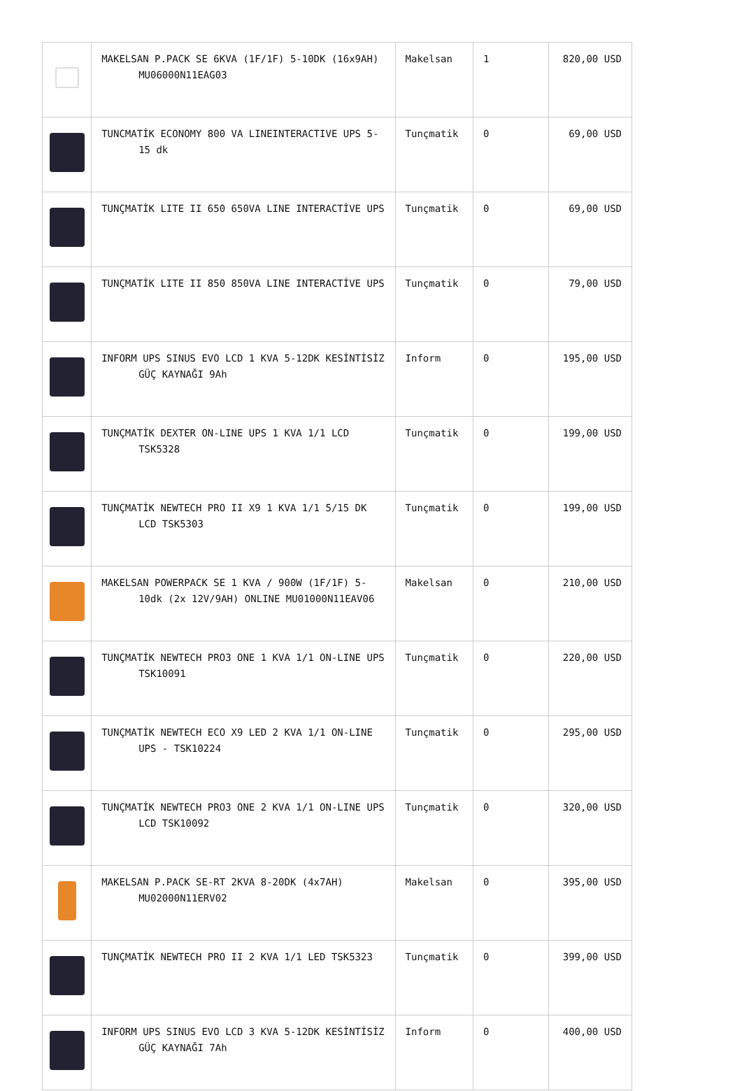| | MAKELSAN P.PACK SE 6KVA (1F/1F) 5-10DK (16x9AH) MU06000N11EAG03 | Makelsan | 1 | 820,00 USD |
| | TUNCMATİK ECONOMY 800 VA LINEINTERACTIVE UPS 5-15 dk | Tunçmatik | 0 | 69,00 USD |
| | TUNÇMATİK LITE II 650 650VA LINE INTERACTİVE UPS | Tunçmatik | 0 | 69,00 USD |
| | TUNÇMATİK LITE II 850 850VA LINE INTERACTİVE UPS | Tunçmatik | 0 | 79,00 USD |
| | INFORM UPS SINUS EVO LCD 1 KVA 5-12DK KESİNTİSİZ GÜÇ KAYNAĞI 9Ah | Inform | 0 | 195,00 USD |
| | TUNÇMATİK DEXTER ON-LINE UPS 1 KVA 1/1 LCD TSK5328 | Tunçmatik | 0 | 199,00 USD |
| | TUNÇMATİK NEWTECH PRO II X9 1 KVA 1/1 5/15 DK LCD TSK5303 | Tunçmatik | 0 | 199,00 USD |
| | MAKELSAN POWERPACK SE 1 KVA / 900W (1F/1F) 5-10dk (2x 12V/9AH) ONLINE MU01000N11EAV06 | Makelsan | 0 | 210,00 USD |
| | TUNÇMATİK NEWTECH PRO3 ONE 1 KVA 1/1 ON-LINE UPS TSK10091 | Tunçmatik | 0 | 220,00 USD |
| | TUNÇMATİK NEWTECH ECO X9 LED 2 KVA 1/1 ON-LINE UPS - TSK10224 | Tunçmatik | 0 | 295,00 USD |
| | TUNÇMATİK NEWTECH PRO3 ONE 2 KVA 1/1 ON-LINE UPS LCD TSK10092 | Tunçmatik | 0 | 320,00 USD |
| | MAKELSAN P.PACK SE-RT 2KVA 8-20DK (4x7AH) MU02000N11ERV02 | Makelsan | 0 | 395,00 USD |
| | TUNÇMATİK NEWTECH PRO II 2 KVA 1/1 LED TSK5323 | Tunçmatik | 0 | 399,00 USD |
| | INFORM UPS SINUS EVO LCD 3 KVA 5-12DK KESİNTİSİZ GÜÇ KAYNAĞI 7Ah | Inform | 0 | 400,00 USD |